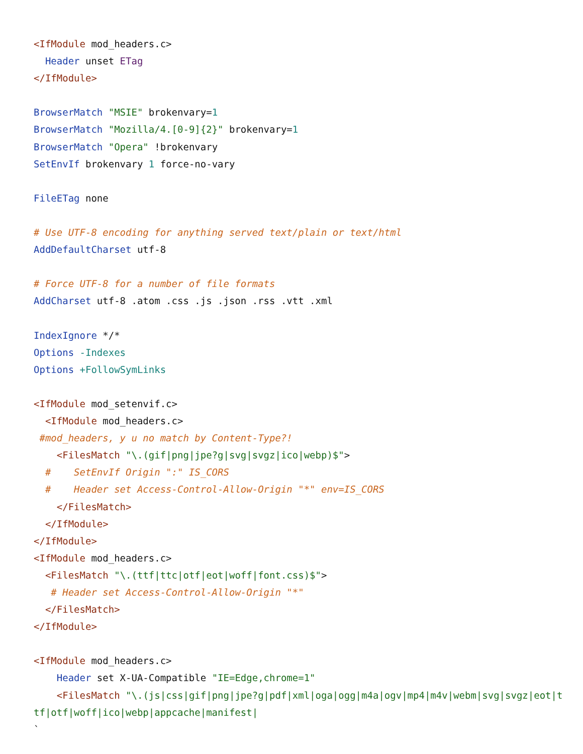<IfModule mod_headers.c>
  Header unset ETag
</IfModule>

BrowserMatch "MSIE" brokenvary=1
BrowserMatch "Mozilla/4.[0-9]{2}" brokenvary=1
BrowserMatch "Opera" !brokenvary
SetEnvIf brokenvary 1 force-no-vary

FileETag none

# Use UTF-8 encoding for anything served text/plain or text/html
AddDefaultCharset utf-8

# Force UTF-8 for a number of file formats
AddCharset utf-8 .atom .css .js .json .rss .vtt .xml

IndexIgnore */*
Options -Indexes
Options +FollowSymLinks

<IfModule mod_setenvif.c>
  <IfModule mod_headers.c>
 #mod_headers, y u no match by Content-Type?!
    <FilesMatch "\.(gif|png|jpe?g|svg|svgz|ico|webp)$">
  #    SetEnvIf Origin ":" IS_CORS
  #    Header set Access-Control-Allow-Origin "*" env=IS_CORS
    </FilesMatch>
  </IfModule>
</IfModule>
<IfModule mod_headers.c>
  <FilesMatch "\.(ttf|ttc|otf|eot|woff|font.css)$">
   # Header set Access-Control-Allow-Origin "*"
  </FilesMatch>
</IfModule>

<IfModule mod_headers.c>
    Header set X-UA-Compatible "IE=Edge,chrome=1"
    <FilesMatch "\.(js|css|gif|png|jpe?g|pdf|xml|oga|ogg|m4a|ogv|mp4|m4v|webm|svg|svgz|eot|ttf|otf|woff|ico|webp|appcache|manifest|
`